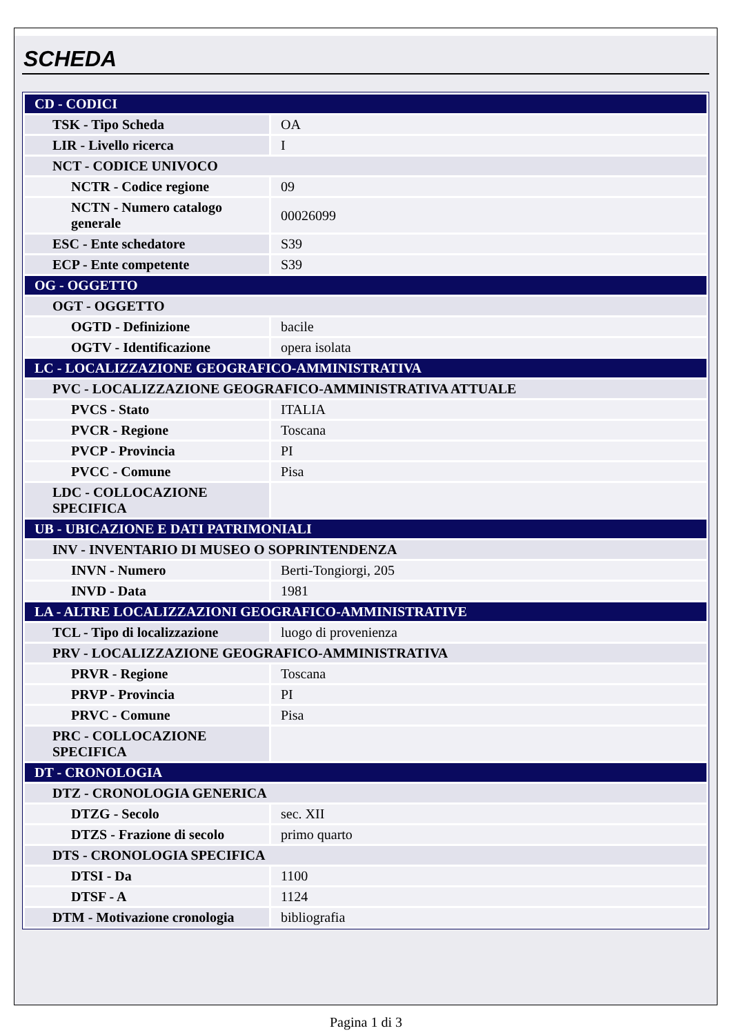SCHEDA
| CD - CODICI | |
| TSK - Tipo Scheda | OA |
| LIR - Livello ricerca | I |
| NCT - CODICE UNIVOCO | |
| NCTR - Codice regione | 09 |
| NCTN - Numero catalogo generale | 00026099 |
| ESC - Ente schedatore | S39 |
| ECP - Ente competente | S39 |
| OG - OGGETTO | |
| OGT - OGGETTO | |
| OGTD - Definizione | bacile |
| OGTV - Identificazione | opera isolata |
| LC - LOCALIZZAZIONE GEOGRAFICO-AMMINISTRATIVA | |
| PVC - LOCALIZZAZIONE GEOGRAFICO-AMMINISTRATIVA ATTUALE | |
| PVCS - Stato | ITALIA |
| PVCR - Regione | Toscana |
| PVCP - Provincia | PI |
| PVCC - Comune | Pisa |
| LDC - COLLOCAZIONE SPECIFICA | |
| UB - UBICAZIONE E DATI PATRIMONIALI | |
| INV - INVENTARIO DI MUSEO O SOPRINTENDENZA | |
| INVN - Numero | Berti-Tongiorgi, 205 |
| INVD - Data | 1981 |
| LA - ALTRE LOCALIZZAZIONI GEOGRAFICO-AMMINISTRATIVE | |
| TCL - Tipo di localizzazione | luogo di provenienza |
| PRV - LOCALIZZAZIONE GEOGRAFICO-AMMINISTRATIVA | |
| PRVR - Regione | Toscana |
| PRVP - Provincia | PI |
| PRVC - Comune | Pisa |
| PRC - COLLOCAZIONE SPECIFICA | |
| DT - CRONOLOGIA | |
| DTZ - CRONOLOGIA GENERICA | |
| DTZG - Secolo | sec. XII |
| DTZS - Frazione di secolo | primo quarto |
| DTS - CRONOLOGIA SPECIFICA | |
| DTSI - Da | 1100 |
| DTSF - A | 1124 |
| DTM - Motivazione cronologia | bibliografia |
Pagina 1 di 3